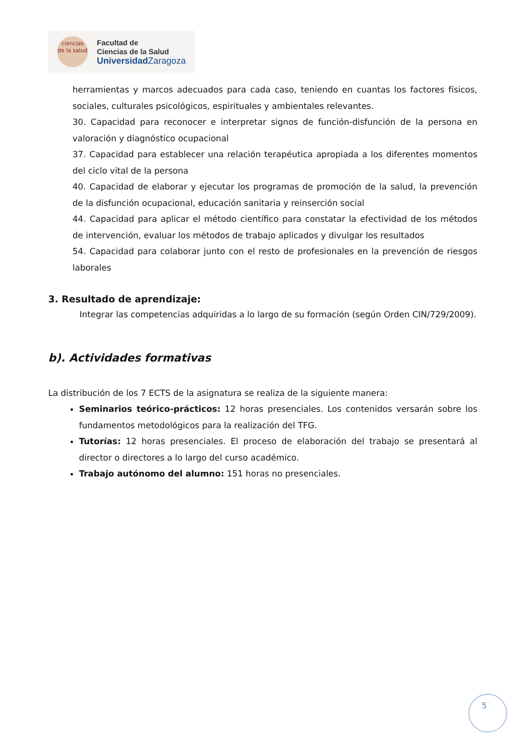ciencias
de la salud
Facultad de
Ciencias de la Salud
Universidad Zaragoza
herramientas y marcos adecuados para cada caso, teniendo en cuantas los factores físicos, sociales, culturales psicológicos, espirituales y ambientales relevantes.
30. Capacidad para reconocer e interpretar signos de función-disfunción de la persona en valoración y diagnóstico ocupacional
37. Capacidad para establecer una relación terapéutica apropiada a los diferentes momentos del ciclo vital de la persona
40. Capacidad de elaborar y ejecutar los programas de promoción de la salud, la prevención de la disfunción ocupacional, educación sanitaria y reinserción social
44. Capacidad para aplicar el método científico para constatar la efectividad de los métodos de intervención, evaluar los métodos de trabajo aplicados y divulgar los resultados
54. Capacidad para colaborar junto con el resto de profesionales en la prevención de riesgos laborales
3. Resultado de aprendizaje:
Integrar las competencias adquiridas a lo largo de su formación (según Orden CIN/729/2009).
b). Actividades formativas
La distribución de los 7 ECTS de la asignatura se realiza de la siguiente manera:
Seminarios teórico-prácticos: 12 horas presenciales. Los contenidos versarán sobre los fundamentos metodológicos para la realización del TFG.
Tutorías: 12 horas presenciales. El proceso de elaboración del trabajo se presentará al director o directores a lo largo del curso académico.
Trabajo autónomo del alumno: 151 horas no presenciales.
5